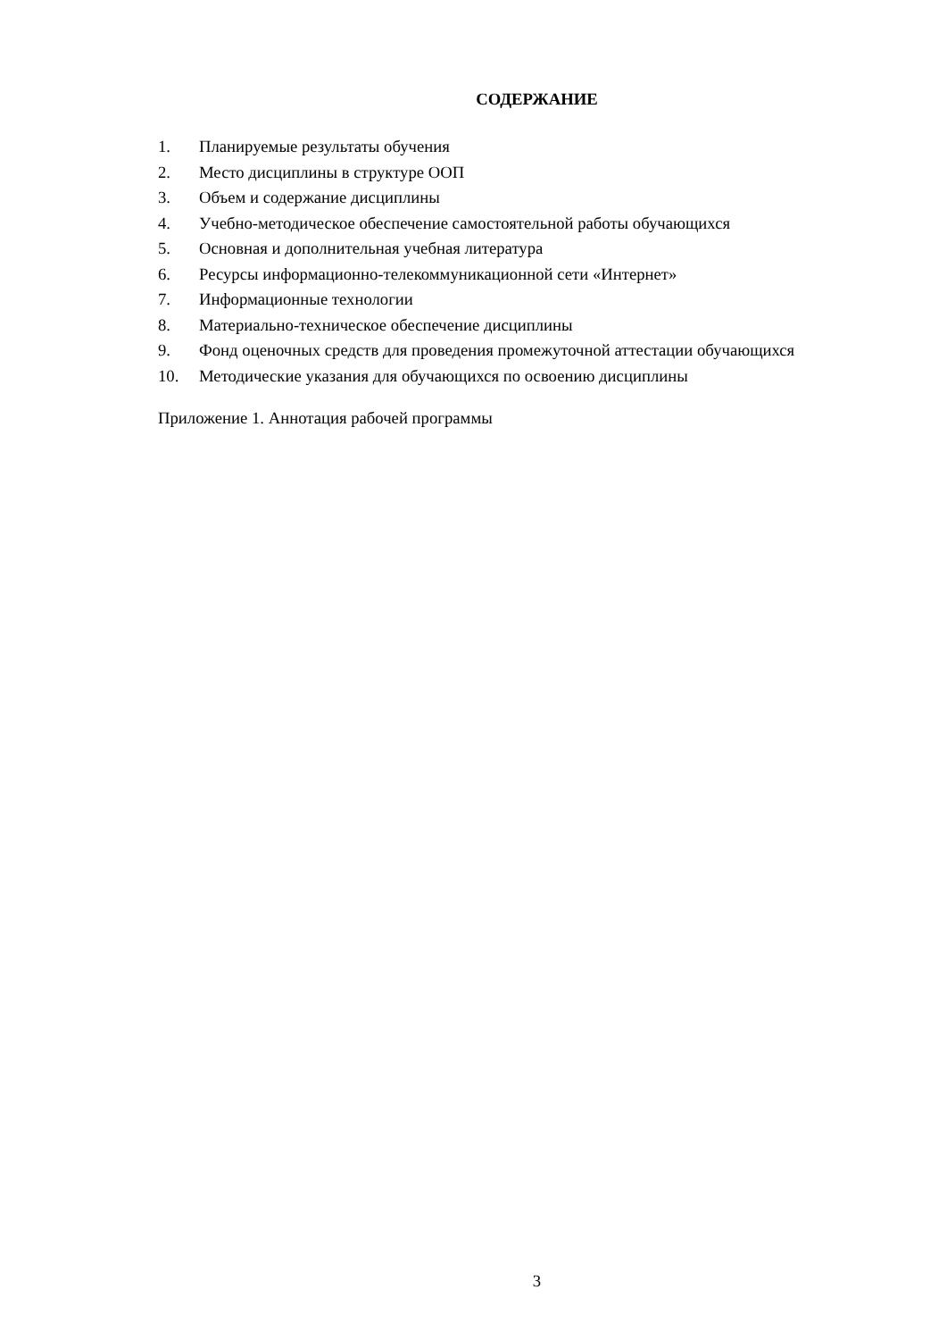СОДЕРЖАНИЕ
1. Планируемые результаты обучения
2. Место дисциплины в структуре ООП
3. Объем и содержание дисциплины
4. Учебно-методическое обеспечение самостоятельной работы обучающихся
5. Основная и дополнительная учебная литература
6. Ресурсы информационно-телекоммуникационной сети «Интернет»
7. Информационные технологии
8. Материально-техническое обеспечение дисциплины
9. Фонд оценочных средств для проведения промежуточной аттестации обучающихся
10. Методические указания для обучающихся по освоению дисциплины
Приложение 1. Аннотация рабочей программы
3